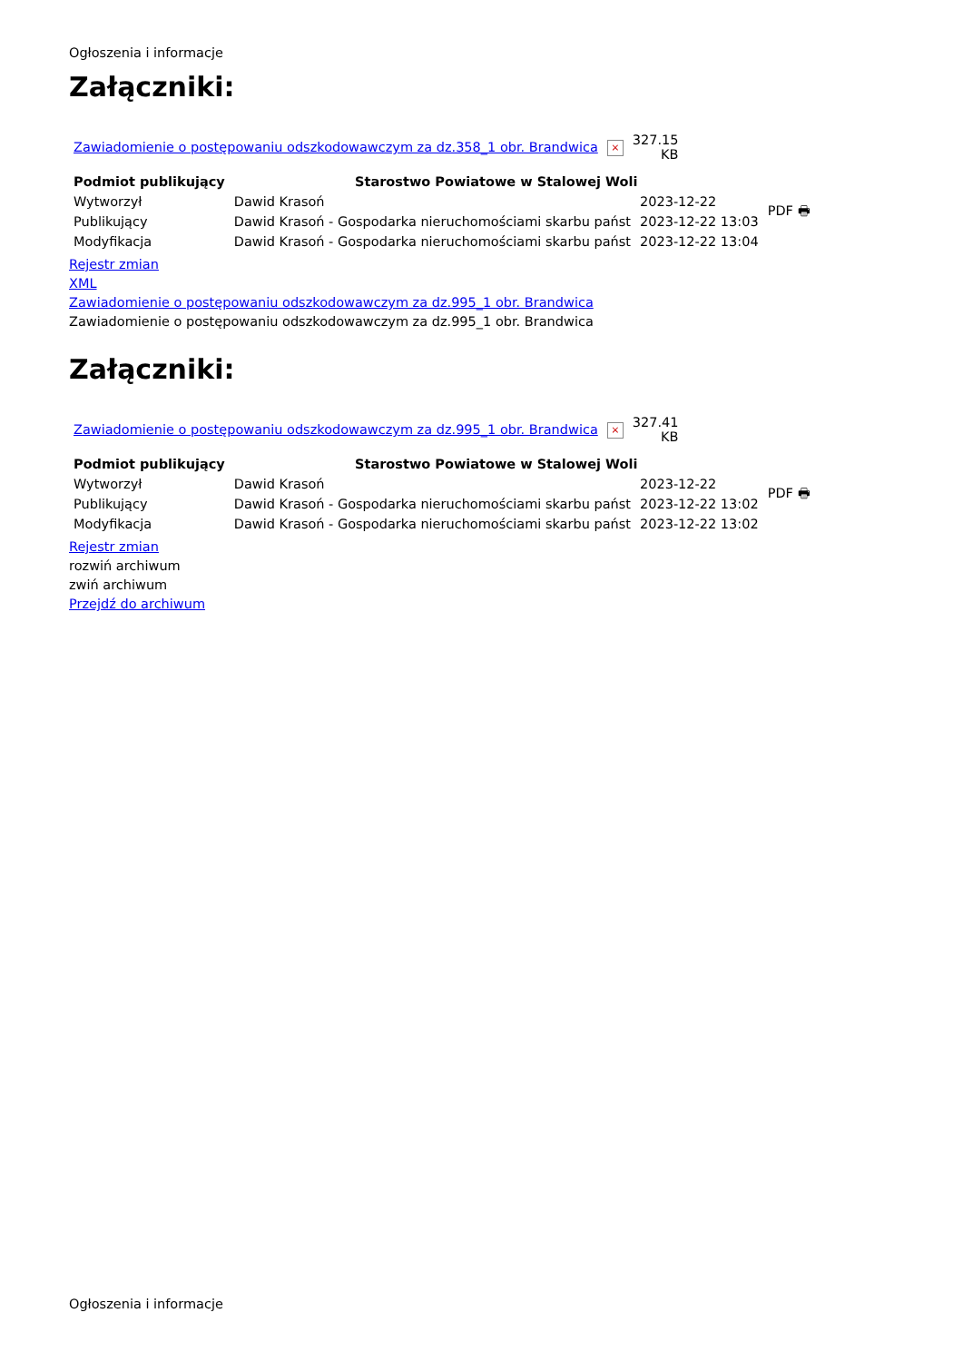Ogłoszenia i informacje
Załączniki:
| Zawiadomienie o postępowaniu odszkodowawczym za dz.358_1 obr. Brandwica | × | 327.15 KB |
| Podmiot publikujący | Starostwo Powiatowe w Stalowej Woli | | PDF 🖶 |
| Wytworzył | Dawid Krasoń | 2023-12-22 | |
| Publikujący | Dawid Krasoń - Gospodarka nieruchomościami skarbu państ | 2023-12-22 13:03 | |
| Modyfikacja | Dawid Krasoń - Gospodarka nieruchomościami skarbu państ | 2023-12-22 13:04 | |
Rejestr zmian
XML
Zawiadomienie o postępowaniu odszkodowawczym za dz.995_1 obr. Brandwica
Zawiadomienie o postępowaniu odszkodowawczym za dz.995_1 obr. Brandwica
Załączniki:
| Zawiadomienie o postępowaniu odszkodowawczym za dz.995_1 obr. Brandwica | × | 327.41 KB |
| Podmiot publikujący | Starostwo Powiatowe w Stalowej Woli | | PDF 🖶 |
| Wytworzył | Dawid Krasoń | 2023-12-22 | |
| Publikujący | Dawid Krasoń - Gospodarka nieruchomościami skarbu państ | 2023-12-22 13:02 | |
| Modyfikacja | Dawid Krasoń - Gospodarka nieruchomościami skarbu państ | 2023-12-22 13:02 | |
Rejestr zmian
rozwiń archiwum
zwiń archiwum
Przejdź do archiwum
Ogłoszenia i informacje